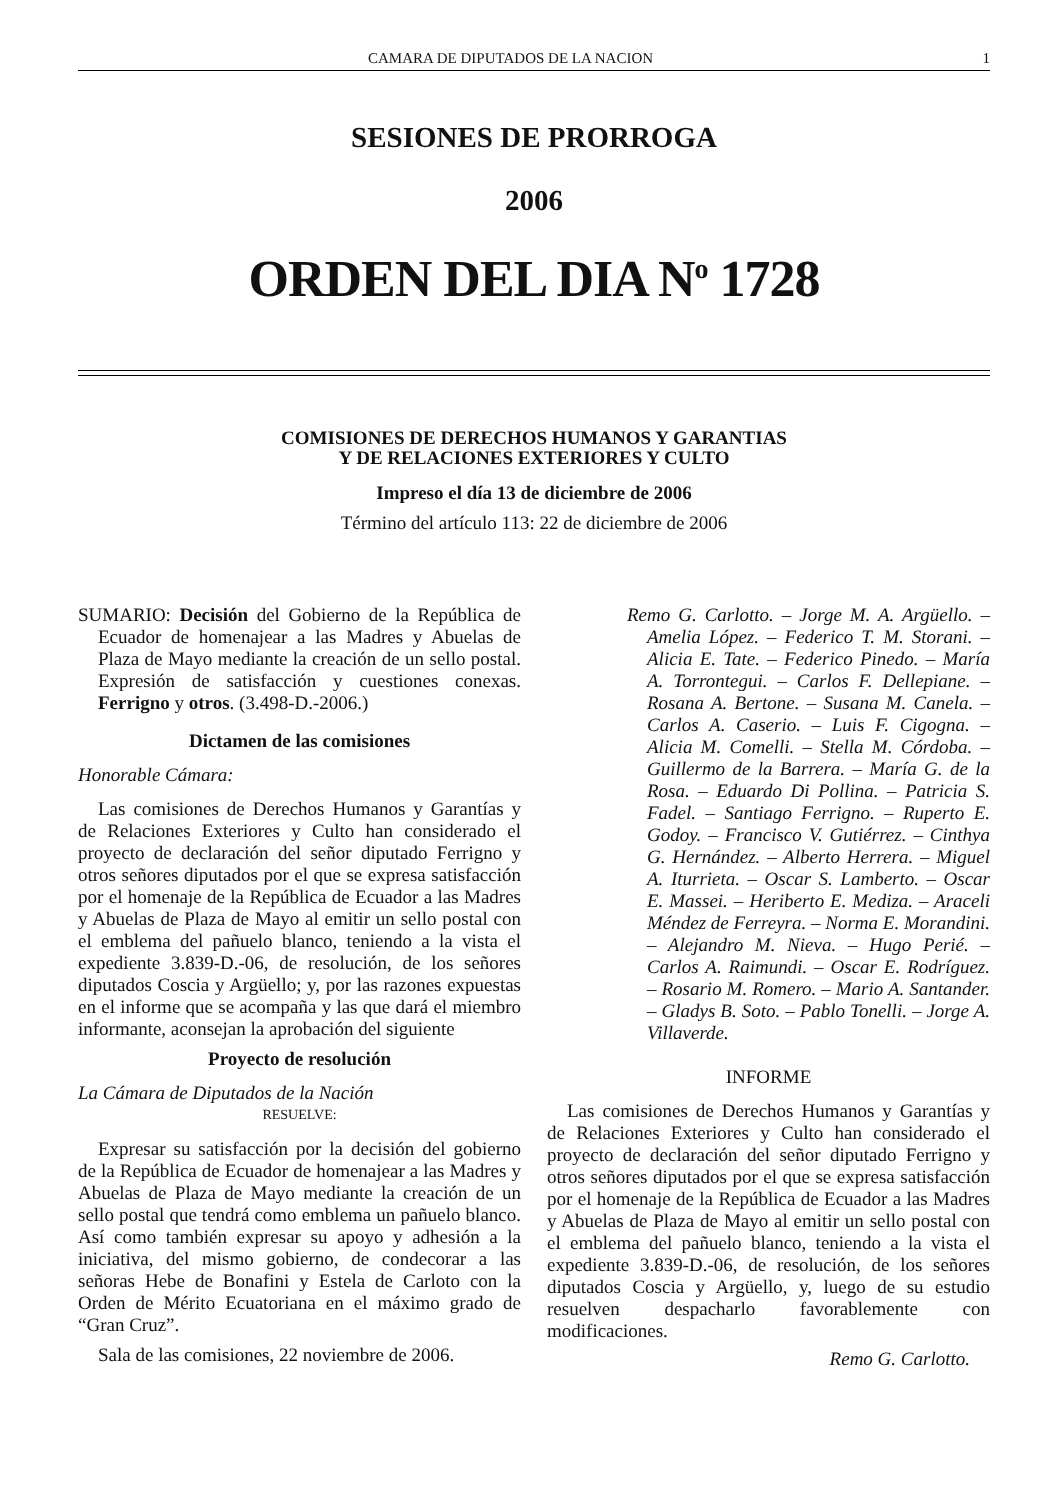CAMARA DE DIPUTADOS DE LA NACION 1
SESIONES DE PRORROGA
2006
ORDEN DEL DIA N<sup>o</sup> 1728
COMISIONES DE DERECHOS HUMANOS Y GARANTIAS
Y DE RELACIONES EXTERIORES Y CULTO
Impreso el día 13 de diciembre de 2006
Término del artículo 113: 22 de diciembre de 2006
SUMARIO: Decisión del Gobierno de la República de Ecuador de homenajear a las Madres y Abuelas de Plaza de Mayo mediante la creación de un sello postal. Expresión de satisfacción y cuestiones conexas. Ferrigno y otros. (3.498-D.-2006.)
Dictamen de las comisiones
Honorable Cámara:
Las comisiones de Derechos Humanos y Garantías y de Relaciones Exteriores y Culto han considerado el proyecto de declaración del señor diputado Ferrigno y otros señores diputados por el que se expresa satisfacción por el homenaje de la República de Ecuador a las Madres y Abuelas de Plaza de Mayo al emitir un sello postal con el emblema del pañuelo blanco, teniendo a la vista el expediente 3.839-D.-06, de resolución, de los señores diputados Coscia y Argüello; y, por las razones expuestas en el informe que se acompaña y las que dará el miembro informante, aconsejan la aprobación del siguiente
Proyecto de resolución
La Cámara de Diputados de la Nación
RESUELVE:
Expresar su satisfacción por la decisión del gobierno de la República de Ecuador de homenajear a las Madres y Abuelas de Plaza de Mayo mediante la creación de un sello postal que tendrá como emblema un pañuelo blanco. Así como también expresar su apoyo y adhesión a la iniciativa, del mismo gobierno, de condecorar a las señoras Hebe de Bonafini y Estela de Carloto con la Orden de Mérito Ecuatoriana en el máximo grado de “Gran Cruz”.
Sala de las comisiones, 22 noviembre de 2006.
Remo G. Carlotto. – Jorge M. A. Argüello. – Amelia López. – Federico T. M. Storani. – Alicia E. Tate. – Federico Pinedo. – María A. Torrontegui. – Carlos F. Dellepiane. – Rosana A. Bertone. – Susana M. Canela. – Carlos A. Caserio. – Luis F. Cigogna. – Alicia M. Comelli. – Stella M. Córdoba. – Guillermo de la Barrera. – María G. de la Rosa. – Eduardo Di Pollina. – Patricia S. Fadel. – Santiago Ferrigno. – Ruperto E. Godoy. – Francisco V. Gutiérrez. – Cinthya G. Hernández. – Alberto Herrera. – Miguel A. Iturrieta. – Oscar S. Lamberto. – Oscar E. Massei. – Heriberto E. Mediza. – Araceli Méndez de Ferreyra. – Norma E. Morandini. – Alejandro M. Nieva. – Hugo Perié. – Carlos A. Raimundi. – Oscar E. Rodríguez. – Rosario M. Romero. – Mario A. Santander. – Gladys B. Soto. – Pablo Tonelli. – Jorge A. Villaverde.
INFORME
Las comisiones de Derechos Humanos y Garantías y de Relaciones Exteriores y Culto han considerado el proyecto de declaración del señor diputado Ferrigno y otros señores diputados por el que se expresa satisfacción por el homenaje de la República de Ecuador a las Madres y Abuelas de Plaza de Mayo al emitir un sello postal con el emblema del pañuelo blanco, teniendo a la vista el expediente 3.839-D.-06, de resolución, de los señores diputados Coscia y Argüello, y, luego de su estudio resuelven despacharlo favorablemente con modificaciones.
Remo G. Carlotto.